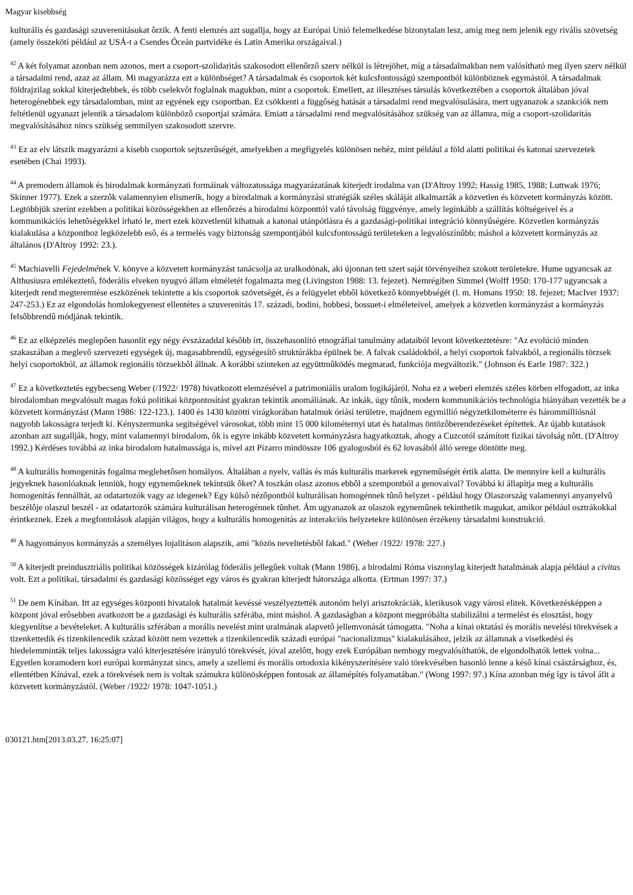Magyar kisebbség
kulturális és gazdasági szuverenitásukat ôrzik. A fenti elemzés azt sugallja, hogy az Európai Unió felemelkedése bizonytalan lesz, amíg meg nem jelenik egy rivális szövetség (amely összeköti például az USÁ-t a Csendes Óceán partvidéke és Latin Amerika országaival.)
<sup>42</sup> A két folyamat azonban nem azonos, mert a csoport-szolidaritás szakosodott ellenôrzô szerv nélkül is létrejöhet, míg a társadalmakban nem valósítható meg ilyen szerv nélkül a társadalmi rend, azaz az állam. Mi magyarázza ezt a különbséget? A társadalmak és csoportok két kulcsfontosságú szempontból különböznek egymástól. A társadalmak földrajzilag sokkal kiterjedtebbek, és több cselekvôt foglalnak magukban, mint a csoportok. Emellett, az illesztéses társulás következtében a csoportok általában jóval heterogénebbek egy társadalomban, mint az egyének egy csoportban. Ez csökkenti a függôség hatását a társadalmi rend megvalósulására, mert ugyanazok a szankciók nem feltétlenül ugyanazt jelentik a társadalom különbözô csoportjai számára. Emiatt a társadalmi rend megvalósításához szükség van az államra, míg a csoport-szolidaritás megvalósításához nincs szükség semmilyen szakosodott szervre.
<sup>43</sup> Ez az elv látszik magyarázni a kisebb csoportok sejtszerûségét, amelyekben a megfigyelés különösen nehéz, mint például a föld alatti politikai és katonai szervezetek esetében (Chai 1993).
<sup>44</sup> A premodern államok és birodalmak kormányzati formáinak változatossága magyarázatának kiterjedt irodalma van (D'Altroy 1992; Hassig 1985, 1988; Luttwak 1976; Skinner 1977). Ezek a szerzôk valamennyien elismerik, hogy a birodalmak a kormányzási stratégiák széles skáláját alkalmazták a közvetlen és közvetett kormányzás között. Legtöbbjük szerint ezekben a politikai közösségekben az ellenôrzés a birodalmi központtól való távolság függvénye, amely leginkább a szállítás költségeivel és a kommunikációs lehetôségekkel írható le, mert ezek közvetlenül kihatnak a katonai utánpótlásra és a gazdasági-politikai integráció könnyûségére. Közvetlen kormányzás kialakulása a központhoz legközelebb esô, és a termelés vagy biztonság szempontjából kulcsfontosságú területeken a legvalószínûbb; máshol a közvetett kormányzás az általános (D'Altroy 1992: 23.).
<sup>45</sup> Machiavelli Fejedelmének V. könyve a közvetett kormányzást tanácsolja az uralkodónak, aki újonnan tett szert saját törvényeihez szokott területekre. Hume ugyancsak az Althusiusra emlékeztetô, föderális elveken nyugvó állam elméletét fogalmazta meg (Livingston 1988: 13. fejezet). Nemrégiben Simmel (Wolff 1950: 170-177 ugyancsak a kiterjedt rend megteremtése eszközének tekintette a kis csoportok szövetségét, és a felügyelet ebbôl következô könnyebbségét (l. m. Homans 1950: 18. fejezet; MacIver 1937: 247-253.) Ez az elgondolás homlokegyenest ellentétes a szuverenitás 17. századi, bodini, hobbesi, bossuet-i elméleteivel, amelyek a közvetlen kormányzást a kormányzás felsôbbrendû módjának tekintik.
<sup>46</sup> Ez az elképzelés meglepôen hasonlít egy négy évszázaddal késôbb írt, összehasonlító etnográfiai tanulmány adataiból levont következtetésre: "Az evolúció minden szakaszában a meglevô szervezeti egységek új, magasabbrendû, egységesítô struktúrákba épülnek be. A falvak családokból, a helyi csoportok falvakból, a regionális törzsek helyi csoportokból, az államok regionális törzsekbôl állnak. A korábbi szinteken az együttmûködés megmarad, funkciója megváltozik." (Johnson és Earle 1987: 322.)
<sup>47</sup> Ez a következtetés egybecseng Weber (/1922/ 1978) hivatkozott elemzésével a patrimoniális uralom logikájáról. Noha ez a weberi elemzés széles körben elfogadott, az inka birodalomban megvalósult magas fokú politikai központosítást gyakran tekintik anomáliának. Az inkák, úgy tûnik, modern kommunikációs technológia hiányában vezették be a közvetett kormányzást (Mann 1986: 122-123.). 1400 és 1430 közötti virágkorában hatalmuk óriási területre, majdnem egymillió négyzetkilométerre és hárommilliósnál nagyobb lakosságra terjedt ki. Kényszermunka segítségével városokat, több mint 15 000 kilométernyi utat és hatalmas öntözôberendezéseket építettek. Az újabb kutatások azonban azt sugallják, hogy, mint valamennyi birodalom, ôk is egyre inkább közvetett kormányzásra hagyatkoztak, ahogy a Cuzcotól számított fizikai távolság nôtt. (D'Altroy 1992.) Kérdéses továbbá az inka birodalom hatalmassága is, mivel azt Pizarro mindössze 106 gyalogosból és 62 lovasából álló serege döntötte meg.
<sup>48</sup> A kulturális homogenitás fogalma meglehetôsen homályos. Általában a nyelv, vallás és más kulturális markerek egynemûségét értik alatta. De mennyire kell a kulturális jegyeknek hasonlóaknak lenniük, hogy egynemûeknek tekintsük ôket? A toszkán olasz azonos ebbôl a szempontból a genovaival? Továbbá ki állapítja meg a kulturális homogenitás fennálltát, az odatartozók vagy az idegenek? Egy külsô nézôpontból kulturálisan homogénnek tûnô helyzet - például hogy Olaszország valamennyi anyanyelvû beszélôje olaszul beszél - az odatartozók számára kulturálisan heterogénnek tûnhet. Ám ugyanazok az olaszok egynemûnek tekinthetik magukat, amikor például osztrákokkal érintkeznek. Ezek a megfontolások alapján világos, hogy a kulturális homogenitás az interakciós helyzetekre különösen érzékeny társadalmi konstrukció.
<sup>49</sup> A hagyományos kormányzás a személyes lojalitáson alapszik, ami "közös neveltetésbôl fakad." (Weber /1922/ 1978: 227.)
<sup>50</sup> A kiterjedt preindusztriális politikai közösségek kizárólag föderális jellegûek voltak (Mann 1986), a birodalmi Róma viszonylag kiterjedt hatalmának alapja például a civitas volt. Ezt a politikai, társadalmi és gazdasági közösséget egy város és gyakran kiterjedt hátországa alkotta. (Ertman 1997: 37.)
<sup>51</sup> De nem Kínában. Itt az egységes központi hivatalok hatalmát kevéssé veszélyeztették autonóm helyi arisztokráciák, klerikusok vagy városi elitek. Következésképpen a központ jóval erôsebben avatkozott be a gazdasági és kulturális szférába, mint máshol. A gazdaságban a központ megpróbálta stabilizálni a termelést és elosztást, hogy kiegyenlítse a bevételeket. A kulturális szférában a morális nevelést mint uralmának alapvetô jellemvonását támogatta. "Noha a kínai oktatási és morális nevelési törekvések a tizenkettedik és tizenkilencedik század között nem vezettek a tizenkilencedik századi európai "nacionalizmus" kialakulásához, jelzik az államnak a viselkedési és hiedelemminták teljes lakosságra való kiterjesztésére irányuló törekvését, jóval azelôtt, hogy ezek Európában nemhogy megvalósíthatók, de elgondolhatók lettek volna... Egyetlen koramodern kori európai kormányzat sincs, amely a szellemi és morális ortodoxia kikényszerítésére való törekvésében hasonló lenne a késô kínai császársághoz, és, ellentétben Kínával, ezek a törekvések nem is voltak számukra különösképpen fontosak az államépítés folyamatában." (Wong 1997: 97.) Kína azonban még így is távol állt a közvetett kormányzástól. (Weber /1922/ 1978: 1047-1051.)
030121.htm[2013.03.27. 16:25:07]